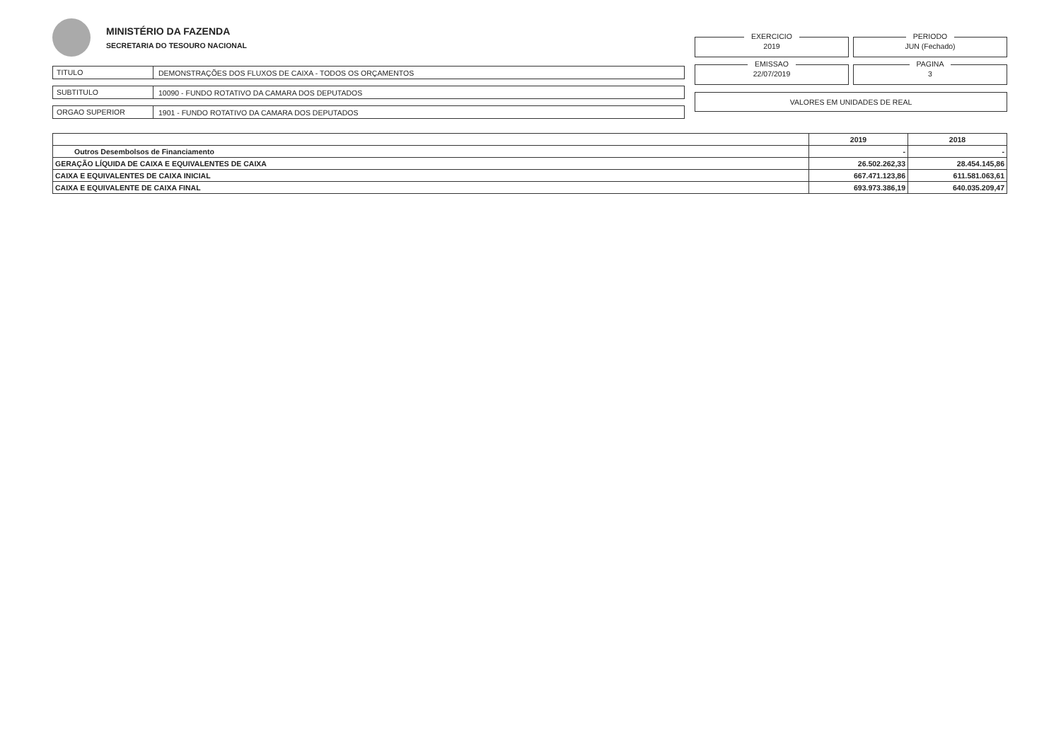MINISTÉRIO DA FAZENDA
SECRETARIA DO TESOURO NACIONAL
TITULO
DEMONSTRAÇÕES DOS FLUXOS DE CAIXA - TODOS OS ORÇAMENTOS
SUBTITULO
10090 - FUNDO ROTATIVO DA CAMARA DOS DEPUTADOS
ORGAO SUPERIOR
1901 - FUNDO ROTATIVO DA CAMARA DOS DEPUTADOS
EXERCICIO
2019
PERIODO
JUN (Fechado)
EMISSAO
22/07/2019
PAGINA
3
VALORES EM UNIDADES DE REAL
| | 2019 | 2018 |
| --- | --- | --- |
| Outros Desembolsos de Financiamento | - | - |
| GERAÇÃO LÍQUIDA DE CAIXA E EQUIVALENTES DE CAIXA | 26.502.262,33 | 28.454.145,86 |
| CAIXA E EQUIVALENTES DE CAIXA INICIAL | 667.471.123,86 | 611.581.063,61 |
| CAIXA E EQUIVALENTE DE CAIXA FINAL | 693.973.386,19 | 640.035.209,47 |